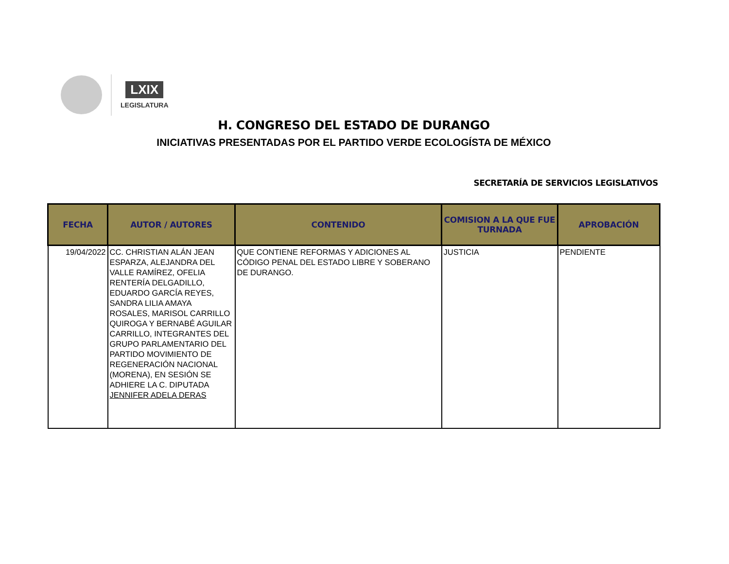LXIX
LEGISLATURA
H. CONGRESO DEL ESTADO DE DURANGO
INICIATIVAS PRESENTADAS POR EL PARTIDO VERDE ECOLOGÍSTA DE MÉXICO
SECRETARÍA DE SERVICIOS LEGISLATIVOS
| FECHA | AUTOR / AUTORES | CONTENIDO | COMISION A LA QUE FUE TURNADA | APROBACIÓN |
| --- | --- | --- | --- | --- |
| 19/04/2022 | CC. CHRISTIAN ALÁN JEAN ESPARZA, ALEJANDRA DEL VALLE RAMÍREZ, OFELIA RENTERÍA DELGADILLO, EDUARDO GARCÍA REYES, SANDRA LILIA AMAYA ROSALES, MARISOL CARRILLO QUIROGA Y BERNABÉ AGUILAR CARRILLO, INTEGRANTES DEL GRUPO PARLAMENTARIO DEL PARTIDO MOVIMIENTO DE REGENERACIÓN NACIONAL (MORENA), EN SESIÓN SE ADHIERE LA C. DIPUTADA JENNIFER ADELA DERAS | QUE CONTIENE REFORMAS Y ADICIONES AL CÓDIGO PENAL DEL ESTADO LIBRE Y SOBERANO DE DURANGO. | JUSTICIA | PENDIENTE |